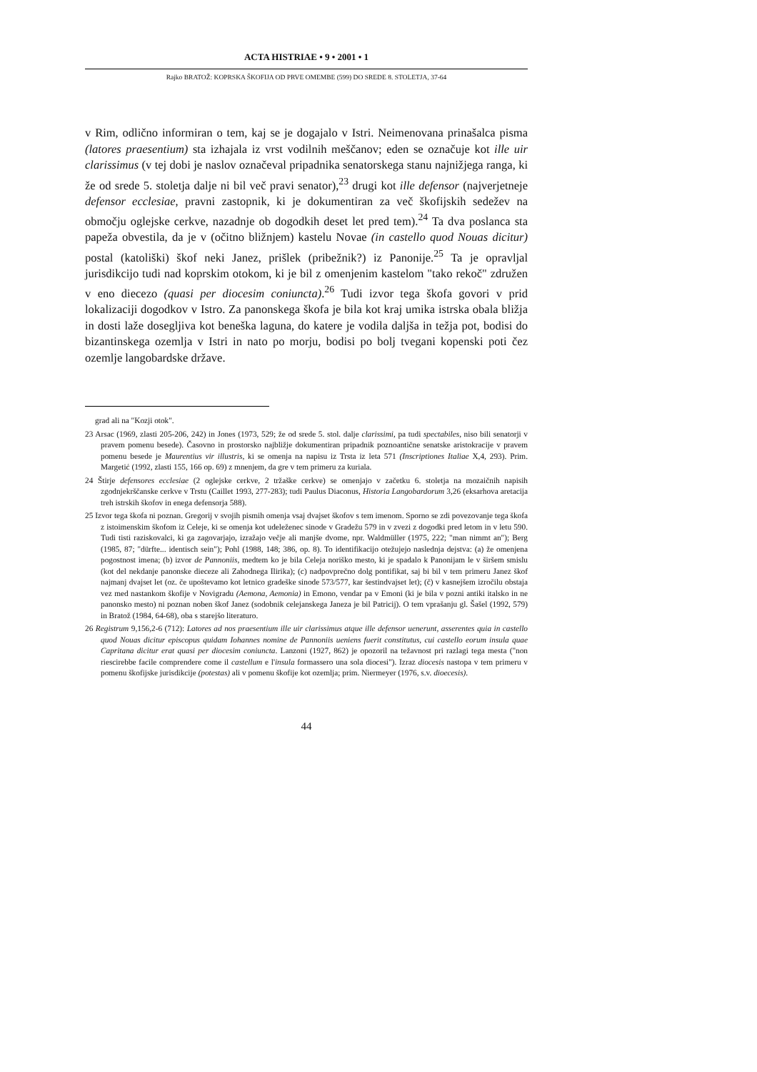ACTA HISTRIAE • 9 • 2001 • 1
Rajko BRATOŽ: KOPRSKA ŠKOFIJA OD PRVE OMEMBE (599) DO SREDE 8. STOLETJA, 37-64
v Rim, odlično informiran o tem, kaj se je dogajalo v Istri. Neimenovana prinašalca pisma (latores praesentium) sta izhajala iz vrst vodilnih meščanov; eden se označuje kot ille uir clarissimus (v tej dobi je naslov označeval pripadnika senatorskega stanu najnižjega ranga, ki že od srede 5. stoletja dalje ni bil več pravi senator),<sup>23</sup> drugi kot ille defensor (najverjetneje defensor ecclesiae, pravni zastopnik, ki je dokumentiran za več škofijskih sedežev na območju oglejske cerkve, nazadnje ob dogodkih deset let pred tem).<sup>24</sup> Ta dva poslanca sta papeža obvestila, da je v (očitno bližnjem) kastelu Novae (in castello quod Nouas dicitur) postal (katoliški) škof neki Janez, prišlek (pribežnik?) iz Panonije.<sup>25</sup> Ta je opravljal jurisdikcijo tudi nad koprskim otokom, ki je bil z omenjenim kastelom "tako rekoč" združen v eno diecezo (quasi per diocesim coniuncta).<sup>26</sup> Tudi izvor tega škofa govori v prid lokalizaciji dogodkov v Istro. Za panonskega škofa je bila kot kraj umika istrska obala bližja in dosti laže dosegljiva kot beneška laguna, do katere je vodila daljša in težja pot, bodisi do bizantinskega ozemlja v Istri in nato po morju, bodisi po bolj tvegani kopenski poti čez ozemlje langobardske države.
grad ali na "Kozji otok".
23 Arsac (1969, zlasti 205-206, 242) in Jones (1973, 529; že od srede 5. stol. dalje clarissimi, pa tudi spectabiles, niso bili senatorji v pravem pomenu besede). Časovno in prostorsko najbližje dokumentiran pripadnik poznoantične senatske aristokracije v pravem pomenu besede je Maurentius vir illustris, ki se omenja na napisu iz Trsta iz leta 571 (Inscriptiones Italiae X,4, 293). Prim. Margetić (1992, zlasti 155, 166 op. 69) z mnenjem, da gre v tem primeru za kuriala.
24 Štirje defensores ecclesiae (2 oglejske cerkve, 2 tržaške cerkve) se omenjajo v začetku 6. stoletja na mozaičnih napisih zgodnjekrščanske cerkve v Trstu (Caillet 1993, 277-283); tudi Paulus Diaconus, Historia Langobardorum 3,26 (eksarhova aretacija treh istrskih škofov in enega defensorja 588).
25 Izvor tega škofa ni poznan. Gregorij v svojih pismih omenja vsaj dvajset škofov s tem imenom. Sporno se zdi povezovanje tega škofa z istoimenskim škofom iz Celeje, ki se omenja kot udeleženec sinode v Gradežu 579 in v zvezi z dogodki pred letom in v letu 590. Tudi tisti raziskovalci, ki ga zagovarjajo, izražajo večje ali manjše dvome, npr. Waldmüller (1975, 222; "man nimmt an"); Berg (1985, 87; "dürfte... identisch sein"); Pohl (1988, 148; 386, op. 8). To identifikacijo otežujejo naslednja dejstva: (a) že omenjena pogostnost imena; (b) izvor de Pannoniis, medtem ko je bila Celeja noriško mesto, ki je spadalo k Panonijam le v širšem smislu (kot del nekdanje panonske dieceze ali Zahodnega Ilirika); (c) nadpovprečno dolg pontifikat, saj bi bil v tem primeru Janez škof najmanj dvajset let (oz. če upoštevamo kot letnico gradeške sinode 573/577, kar šestindvajset let); (č) v kasnejšem izročilu obstaja vez med nastankom škofije v Novigradu (Aemona, Aemonia) in Emono, vendar pa v Emoni (ki je bila v pozni antiki italsko in ne panonsko mesto) ni poznan noben škof Janez (sodobnik celejanskega Janeza je bil Patricij). O tem vprašanju gl. Šašel (1992, 579) in Bratož (1984, 64-68), oba s starejšo literaturo.
26 Registrum 9,156,2-6 (712): Latores ad nos praesentium ille uir clarissimus atque ille defensor uenerunt, asserentes quia in castello quod Nouas dicitur episcopus quidam Iohannes nomine de Pannoniis ueniens fuerit constitutus, cui castello eorum insula quae Capritana dicitur erat quasi per diocesim coniuncta. Lanzoni (1927, 862) je opozoril na težavnost pri razlagi tega mesta ("non riescirebbe facile comprendere come il castellum e l'insula formassero una sola diocesi"). Izraz diocesis nastopa v tem primeru v pomenu škofijske jurisdikcije (potestas) ali v pomenu škofije kot ozemlja; prim. Niermeyer (1976, s.v. dioecesis).
44